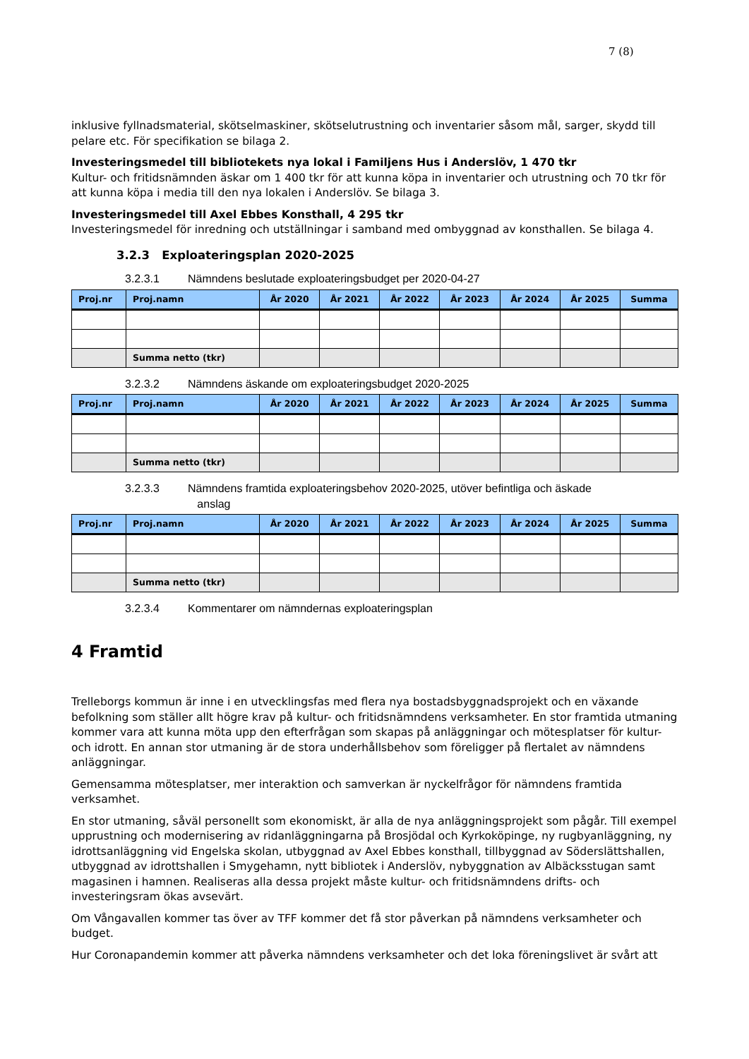7 (8)
inklusive fyllnadsmaterial, skötselmaskiner, skötselutrustning och inventarier såsom mål, sarger, skydd till pelare etc. För specifikation se bilaga 2.
Investeringsmedel till bibliotekets nya lokal i Familjens Hus i Anderslöv, 1 470 tkr
Kultur- och fritidsnämnden äskar om 1 400 tkr för att kunna köpa in inventarier och utrustning och 70 tkr för att kunna köpa i media till den nya lokalen i Anderslöv. Se bilaga 3.
Investeringsmedel till Axel Ebbes Konsthall, 4 295 tkr
Investeringsmedel för inredning och utställningar i samband med ombyggnad av konsthallen. Se bilaga 4.
3.2.3 Exploateringsplan 2020-2025
3.2.3.1 Nämndens beslutade exploateringsbudget per 2020-04-27
| Proj.nr | Proj.namn | År 2020 | År 2021 | År 2022 | År 2023 | År 2024 | År 2025 | Summa |
| --- | --- | --- | --- | --- | --- | --- | --- | --- |
| | Summa netto (tkr) | | | | | | | |
3.2.3.2 Nämndens äskande om exploateringsbudget 2020-2025
| Proj.nr | Proj.namn | År 2020 | År 2021 | År 2022 | År 2023 | År 2024 | År 2025 | Summa |
| --- | --- | --- | --- | --- | --- | --- | --- | --- |
| | Summa netto (tkr) | | | | | | | |
3.2.3.3 Nämndens framtida exploateringsbehov 2020-2025, utöver befintliga och äskade
anslag
| Proj.nr | Proj.namn | År 2020 | År 2021 | År 2022 | År 2023 | År 2024 | År 2025 | Summa |
| --- | --- | --- | --- | --- | --- | --- | --- | --- |
| | Summa netto (tkr) | | | | | | | |
3.2.3.4 Kommentarer om nämndernas exploateringsplan
4 Framtid
Trelleborgs kommun är inne i en utvecklingsfas med flera nya bostadsbyggnadsprojekt och en växande befolkning som ställer allt högre krav på kultur- och fritidsnämndens verksamheter. En stor framtida utmaning kommer vara att kunna möta upp den efterfrågan som skapas på anläggningar och mötesplatser för kultur- och idrott. En annan stor utmaning är de stora underhållsbehov som föreligger på flertalet av nämndens anläggningar.
Gemensamma mötesplatser, mer interaktion och samverkan är nyckelfrågor för nämndens framtida verksamhet.
En stor utmaning, såväl personellt som ekonomiskt, är alla de nya anläggningsprojekt som pågår. Till exempel upprustning och modernisering av ridanläggningarna på Brosjödal och Kyrkoköpinge, ny rugbyanläggning, ny idrottsanläggning vid Engelska skolan, utbyggnad av Axel Ebbes konsthall, tillbyggnad av Söderslättshallen, utbyggnad av idrottshallen i Smygehamn, nytt bibliotek i Anderslöv, nybyggnation av Albäcksstugan samt magasinen i hamnen. Realiseras alla dessa projekt måste kultur- och fritidsnämndens drifts- och investeringsram ökas avsevärt.
Om Vångavallen kommer tas över av TFF kommer det få stor påverkan på nämndens verksamheter och budget.
Hur Coronapandemin kommer att påverka nämndens verksamheter och det loka föreningslivet är svårt att